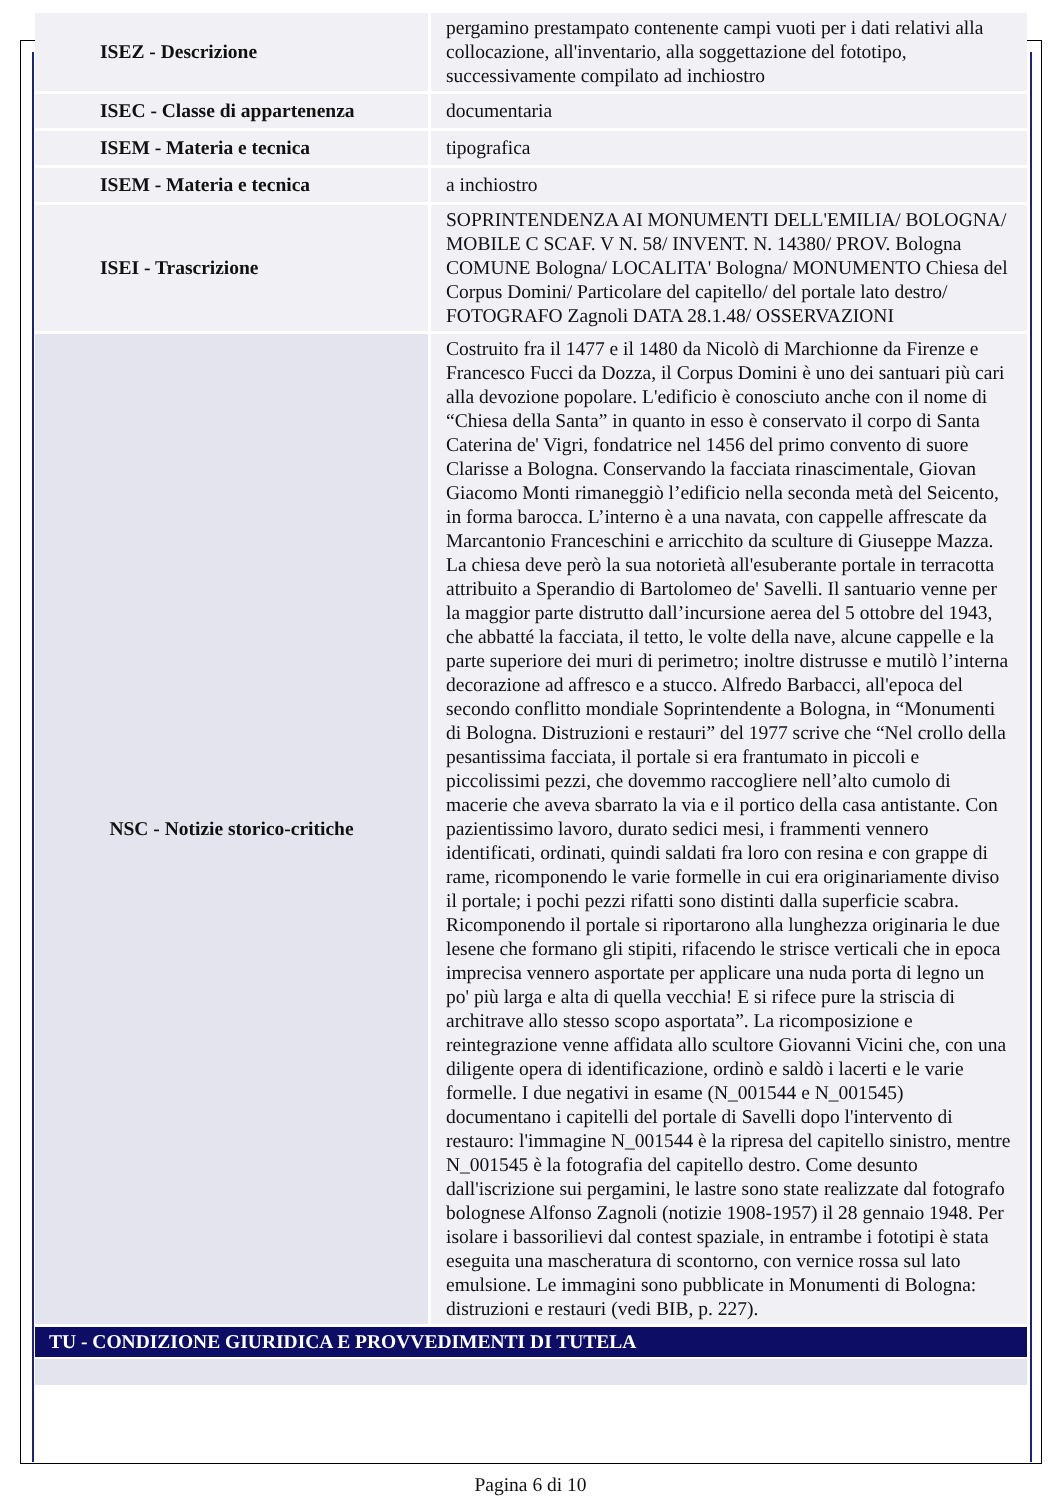| ISEZ - Descrizione | pergamino prestampato contenente campi vuoti per i dati relativi alla collocazione, all'inventario, alla soggettazione del fototipo, successivamente compilato ad inchiostro |
| ISEC - Classe di appartenenza | documentaria |
| ISEM - Materia e tecnica | tipografica |
| ISEM - Materia e tecnica | a inchiostro |
| ISEI - Trascrizione | SOPRINTENDENZA AI MONUMENTI DELL'EMILIA/ BOLOGNA/ MOBILE C SCAF. V N. 58/ INVENT. N. 14380/ PROV. Bologna COMUNE Bologna/ LOCALITA' Bologna/ MONUMENTO Chiesa del Corpus Domini/ Particolare del capitello/ del portale lato destro/ FOTOGRAFO Zagnoli DATA 28.1.48/ OSSERVAZIONI |
| NSC - Notizie storico-critiche | Costruito fra il 1477 e il 1480 da Nicolò di Marchionne da Firenze e Francesco Fucci da Dozza, il Corpus Domini è uno dei santuari più cari alla devozione popolare. L'edificio è conosciuto anche con il nome di “Chiesa della Santa” in quanto in esso è conservato il corpo di Santa Caterina de' Vigri, fondatrice nel 1456 del primo convento di suore Clarisse a Bologna. Conservando la facciata rinascimentale, Giovan Giacomo Monti rimaneggiò l’edificio nella seconda metà del Seicento, in forma barocca. L’interno è a una navata, con cappelle affrescate da Marcantonio Franceschini e arricchito da sculture di Giuseppe Mazza. La chiesa deve però la sua notorietà all'esuberante portale in terracotta attribuito a Sperandio di Bartolomeo de' Savelli. Il santuario venne per la maggior parte distrutto dall’incursione aerea del 5 ottobre del 1943, che abbatté la facciata, il tetto, le volte della nave, alcune cappelle e la parte superiore dei muri di perimetro; inoltre distrusse e mutilò l’interna decorazione ad affresco e a stucco. Alfredo Barbacci, all'epoca del secondo conflitto mondiale Soprintendente a Bologna, in “Monumenti di Bologna. Distruzioni e restauri” del 1977 scrive che “Nel crollo della pesantissima facciata, il portale si era frantumato in piccoli e piccolissimi pezzi, che dovemmo raccogliere nell’alto cumolo di macerie che aveva sbarrato la via e il portico della casa antistante. Con pazientissimo lavoro, durato sedici mesi, i frammenti vennero identificati, ordinati, quindi saldati fra loro con resina e con grappe di rame, ricomponendo le varie formelle in cui era originariamente diviso il portale; i pochi pezzi rifatti sono distinti dalla superficie scabra. Ricomponendo il portale si riportarono alla lunghezza originaria le due lesene che formano gli stipiti, rifacendo le strisce verticali che in epoca imprecisa vennero asportate per applicare una nuda porta di legno un po' più larga e alta di quella vecchia! E si rifece pure la striscia di architrave allo stesso scopo asportata”. La ricomposizione e reintegrazione venne affidata allo scultore Giovanni Vicini che, con una diligente opera di identificazione, ordinò e saldò i lacerti e le varie formelle. I due negativi in esame (N_001544 e N_001545) documentano i capitelli del portale di Savelli dopo l'intervento di restauro: l'immagine N_001544 è la ripresa del capitello sinistro, mentre N_001545 è la fotografia del capitello destro. Come desunto dall'iscrizione sui pergamini, le lastre sono state realizzate dal fotografo bolognese Alfonso Zagnoli (notizie 1908-1957) il 28 gennaio 1948. Per isolare i bassorilievi dal contest spaziale, in entrambe i fototipi è stata eseguita una mascheratura di scontorno, con vernice rossa sul lato emulsione. Le immagini sono pubblicate in Monumenti di Bologna: distruzioni e restauri (vedi BIB, p. 227). |
TU - CONDIZIONE GIURIDICA E PROVVEDIMENTI DI TUTELA
Pagina 6 di 10